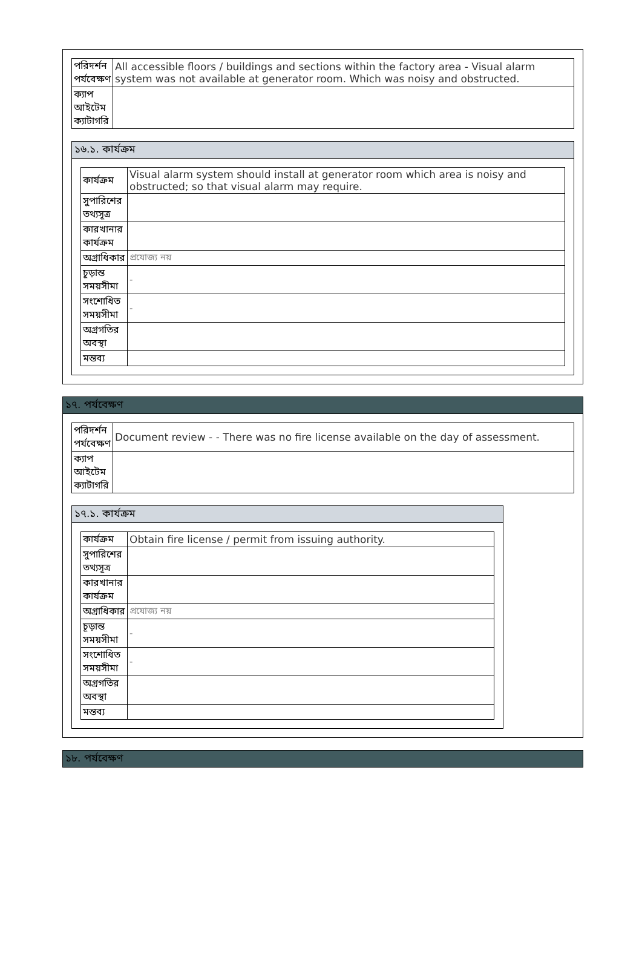| পরিদর্শন পর্যবেক্ষণ | All accessible floors / buildings and sections within the factory area - Visual alarm system was not available at generator room. Which was noisy and obstructed. |
| ক্যাপ আইটেম ক্যাটাগরি | |
১৬.১. কার্যক্রম
| কার্যক্রম | Visual alarm system should install at generator room which area is noisy and obstructed; so that visual alarm may require. |
| সুপারিশের তথ্যসূত্র | |
| কারখানার কার্যক্রম | |
| অগ্রাধিকার | প্রযোজ্য নয় |
| চূড়ান্ত সময়সীমা | - |
| সংশোধিত সময়সীমা | - |
| অগ্রগতির অবস্থা | |
| মন্তব্য | |
১৭. পর্যবেক্ষণ
| পরিদর্শন পর্যবেক্ষণ | Document review - - There was no fire license available on the day of assessment. |
| ক্যাপ আইটেম ক্যাটাগরি | |
১৭.১. কার্যক্রম
| কার্যক্রম | Obtain fire license / permit from issuing authority. |
| সুপারিশের তথ্যসূত্র | |
| কারখানার কার্যক্রম | |
| অগ্রাধিকার | প্রযোজ্য নয় |
| চূড়ান্ত সময়সীমা | - |
| সংশোধিত সময়সীমা | - |
| অগ্রগতির অবস্থা | |
| মন্তব্য | |
১৮. পর্যবেক্ষণ